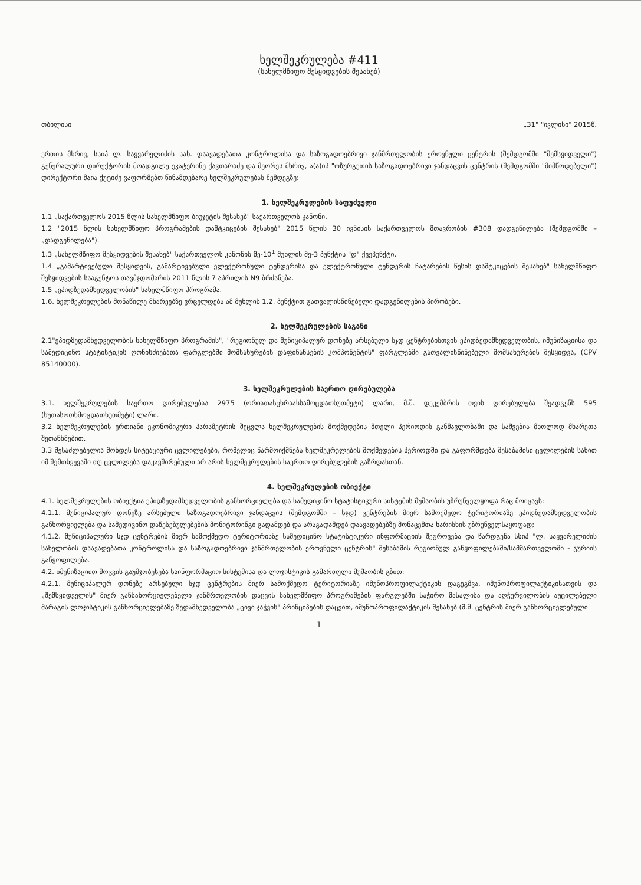ხელშეკრულება #411
(სახელმწიფო შესყიდვების შესახებ)
თბილისი „31" "ივლისი" 2015წ.
ერთის მხრივ, სსიპ ლ. საყვარელიძის სახ. დაავადებათა კონტროლისა და საზოგადოებრივი ჯანმრთელობის ეროვნული ცენტრის (შემდგომში "შემსყიდველი") გენერალური დირექტორის მოადგილე ეკატერინე ქავთარაძე და მეორეს მხრივ, ა(ა)იპ "ოზურგეთის საზოგადოებრივი ჯანდაცვის ცენტრის (შემდგომში "მიმწოდებელი") დირექტორი მაია ქუტიძე ვაფორმებთ წინამდებარე ხელშეკრულებას შემდეგზე:
1. ხელშეკრულების საფუძველი
1.1 „საქართველოს 2015 წლის სახელმწიფო ბიუჯეტის შესახებ" საქართველოს კანონი.
1.2 "2015 წლის სახელმწიფო პროგრამების დამტკიცების შესახებ" 2015 წლის 30 ივნისის საქართველოს მთავრობის #308 დადგენილება (შემდგომში – „დადგენილება").
1.3 „სახელმწიფო შესყიდვების შესახებ" საქართველოს კანონის მე-10<sup>1</sup> მუხლის მე-3 პუნქტის "დ" ქვეპუნქტი.
1.4 „გამარტივებული შესყიდვის, გამარტივებული ელექტრონული ტენდერისა და ელექტრონული ტენდერის ჩატარების წესის დამტკიცების შესახებ" სახელმწიფო შესყიდვების სააგენტოს თავმჯდომარის 2011 წლის 7 აპრილის N9 ბრძანება.
1.5 „ეპიდზედამხედველობის" სახელმწიფო პროგრამა.
1.6. ხელშეკრულების მონაწილე მხარეებზე ვრცელდება ამ მუხლის 1.2. პუნქტით გათვალისწინებული დადგენილების პირობები.
2. ხელშეკრულების საგანი
2.1"ეპიდზედამხედველობის სახელმწიფო პროგრამის", "რეგიონულ და მუნიციპალურ დონეზე არსებული სჯდ ცენტრებისთვის ეპიდზედამხედველობის, იმუნიზაციისა და სამედიცინო სტატისტიკის ღონისძიებათა ფარგლებში მომსახურების დაფინანსების კომპონენტის" ფარგლებში გათვალისწინებული მომსახურების შესყიდვა, (CPV 85140000).
3. ხელშეკრულების საერთო ღირებულება
3.1. ხელშეკრულების საერთო ღირებულებაა 2975 (ორიათასცხრაასსამოცდათხუთმეტი) ლარი, მ.შ. დეკემბრის თვის ღირებულება შეადგენს 595 (ხუთასოთხმოცდათხუთმეტი) ლარი.
3.2 ხელშეკრულების ერთიანი ეკონომიკური პარამეტრის შეცვლა ხელშეკრულების მოქმედების მთელი პერიოდის განმავლობაში და საშვებია მხოლოდ მხარეთა შეთანხმებით.
3.3 შესაძლებელია მოხდეს სიტუაციური ცვლილებები, რომელიც წარმოიქმნება ხელშეკრულების მოქმედების პერიოდში და გაფორმდება შესაბამისი ცვლილების სახით იმ შემთხვევაში თუ ცვლილება დაკავშირებული არ არის ხელშეკრულების საერთო ღირებულების გაზრდასთან.
4. ხელშეკრულების ობიექტი
4.1. ხელშეკრულების ობიექტია ეპიდზედამხედველობის განხორციელება და სამედიცინო სტატისტიკური სისტემის მუშაობის უზრუნველყოფა რაც მოიცავს:
4.1.1. მუნიციპალურ დონეზე არსებული საზოგადოებრივი ჯანდაცვის (შემდგომში – სჯდ) ცენტრების მიერ სამოქმედო ტერიტორიაზე ეპიდზედამხედველობის განხორციელება და სამედიცინო დაწესებულებების მონიტორინგი გადამდებ და არაგადამდებ დაავადებებზე მონაცემთა ხარისხის უზრუნველსაყოფად;
4.1.2. მუნიციპალური სჯდ ცენტრების მიერ სამოქმედო ტერიტორიაზე სამედიცინო სტატისტიკური ინფორმაციის შეგროვება და წარდგენა სსიპ "ლ. საყვარელიძის სახელობის დაავადებათა კონტროლისა და საზოგადოებრივი ჯანმრთელობის ეროვნული ცენტრის" შესაბამის რეგიონულ განყოფილებაში/სამმართველოში - გურიის განყოფილება.
4.2. იმუნიზაციით მოცვის გაუმჯობესება საინფორმაციო სისტემისა და ლოჯისტიკის გამართული მუშაობის გზით:
4.2.1. მუნიციპალურ დონეზე არსებული სჯდ ცენტრების მიერ სამოქმედო ტერიტორიაზე იმუნოპროფილაქტიკის დაგეგმვა, იმუნოპროფილაქტიკისათვის და „შემსყიდველის" მიერ განსახორციელებელი ჯანმრთელობის დაცვის სახელმწიფო პროგრამების ფარგლებში საჭირო მასალისა და აღჭურვილობის აუცილებელი მარაგის ლოჯისტიკის განხორციელებაზე ზედამხედველობა „ცივი ჯაჭვის" პრინციპების დაცვით, იმუნოპროფილაქტიკის შესახებ (მ.შ. ცენტრის მიერ განხორციელებული
1